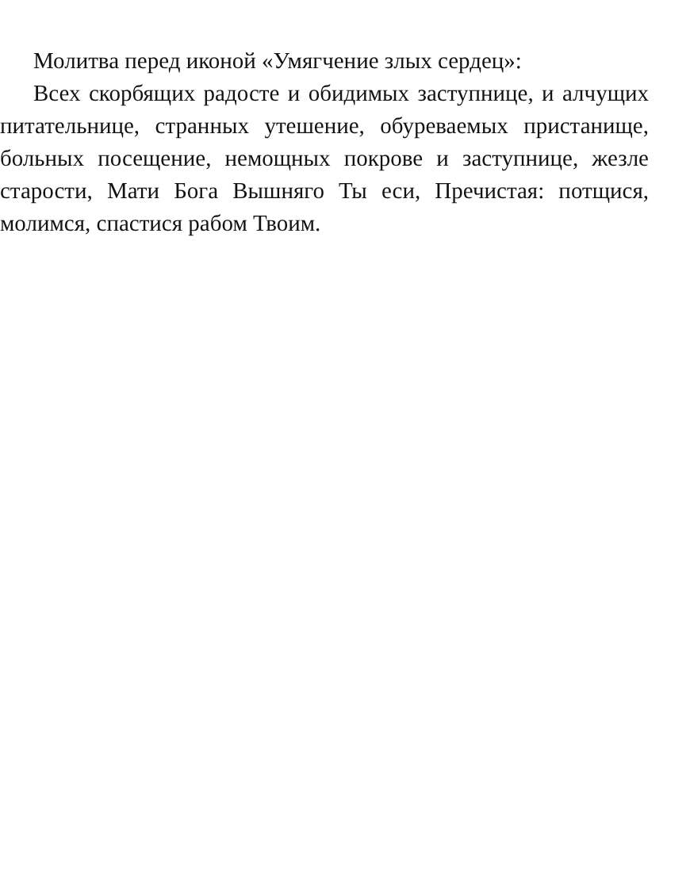Молитва перед иконой «Умягчение злых сердец»:
Всех скорбящих радосте и обидимых заступнице, и алчущих питательнице, странных утешение, обуреваемых пристанище, больных посещение, немощных покрове и заступнице, жезле старости, Мати Бога Вышняго Ты еси, Пречистая: потщися, молимся, спастися рабом Твоим.